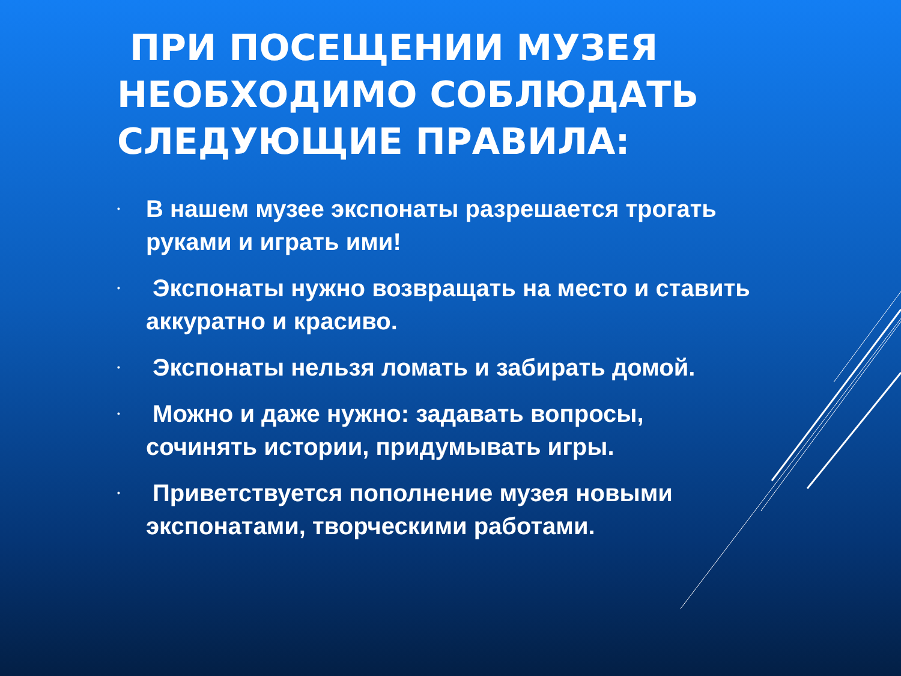ПРИ ПОСЕЩЕНИИ МУЗЕЯ НЕОБХОДИМО СОБЛЮДАТЬ СЛЕДУЮЩИЕ ПРАВИЛА:
• В нашем музее экспонаты разрешается трогать руками и играть ими!
• Экспонаты нужно возвращать на место и ставить аккуратно и красиво.
• Экспонаты нельзя ломать и забирать домой.
• Можно и даже нужно: задавать вопросы, сочинять истории, придумывать игры.
• Приветствуется пополнение музея новыми экспонатами, творческими работами.